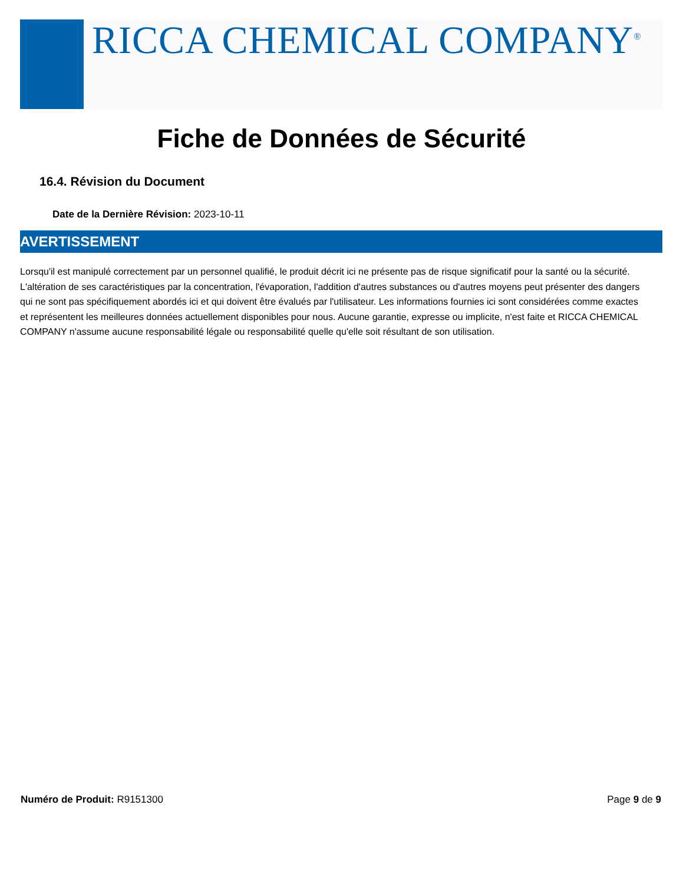RICCA CHEMICAL COMPANY<sup>®</sup>
Fiche de Données de Sécurité
16.4. Révision du Document
Date de la Dernière Révision: 2023-10-11
AVERTISSEMENT
Lorsqu'il est manipulé correctement par un personnel qualifié, le produit décrit ici ne présente pas de risque significatif pour la santé ou la sécurité. L'altération de ses caractéristiques par la concentration, l'évaporation, l'addition d'autres substances ou d'autres moyens peut présenter des dangers qui ne sont pas spécifiquement abordés ici et qui doivent être évalués par l'utilisateur. Les informations fournies ici sont considérées comme exactes et représentent les meilleures données actuellement disponibles pour nous. Aucune garantie, expresse ou implicite, n'est faite et RICCA CHEMICAL COMPANY n'assume aucune responsabilité légale ou responsabilité quelle qu'elle soit résultant de son utilisation.
Numéro de Produit: R9151300 Page 9 de 9